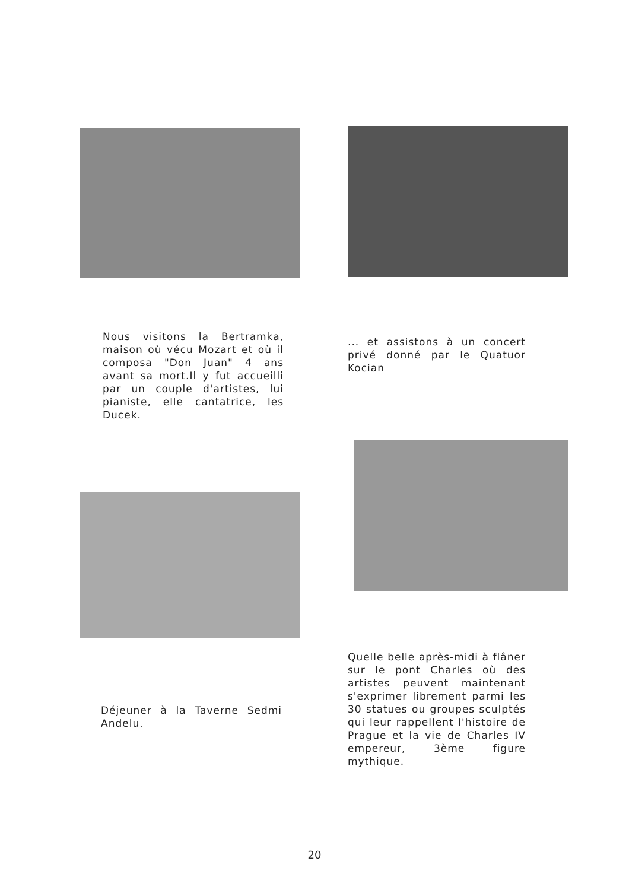Nous visitons la Bertramka, maison où vécu Mozart et où il composa "Don Juan" 4 ans avant sa mort.Il y fut accueilli par un couple d'artistes, lui pianiste, elle cantatrice, les Ducek.
Déjeuner à la Taverne Sedmi Andelu.
... et assistons à un concert privé donné par le Quatuor Kocian
Quelle belle après-midi à flâner sur le pont Charles où des artistes peuvent maintenant s'exprimer librement parmi les 30 statues ou groupes sculptés qui leur rappellent l'histoire de Prague et la vie de Charles IV empereur, 3ème figure mythique.
20